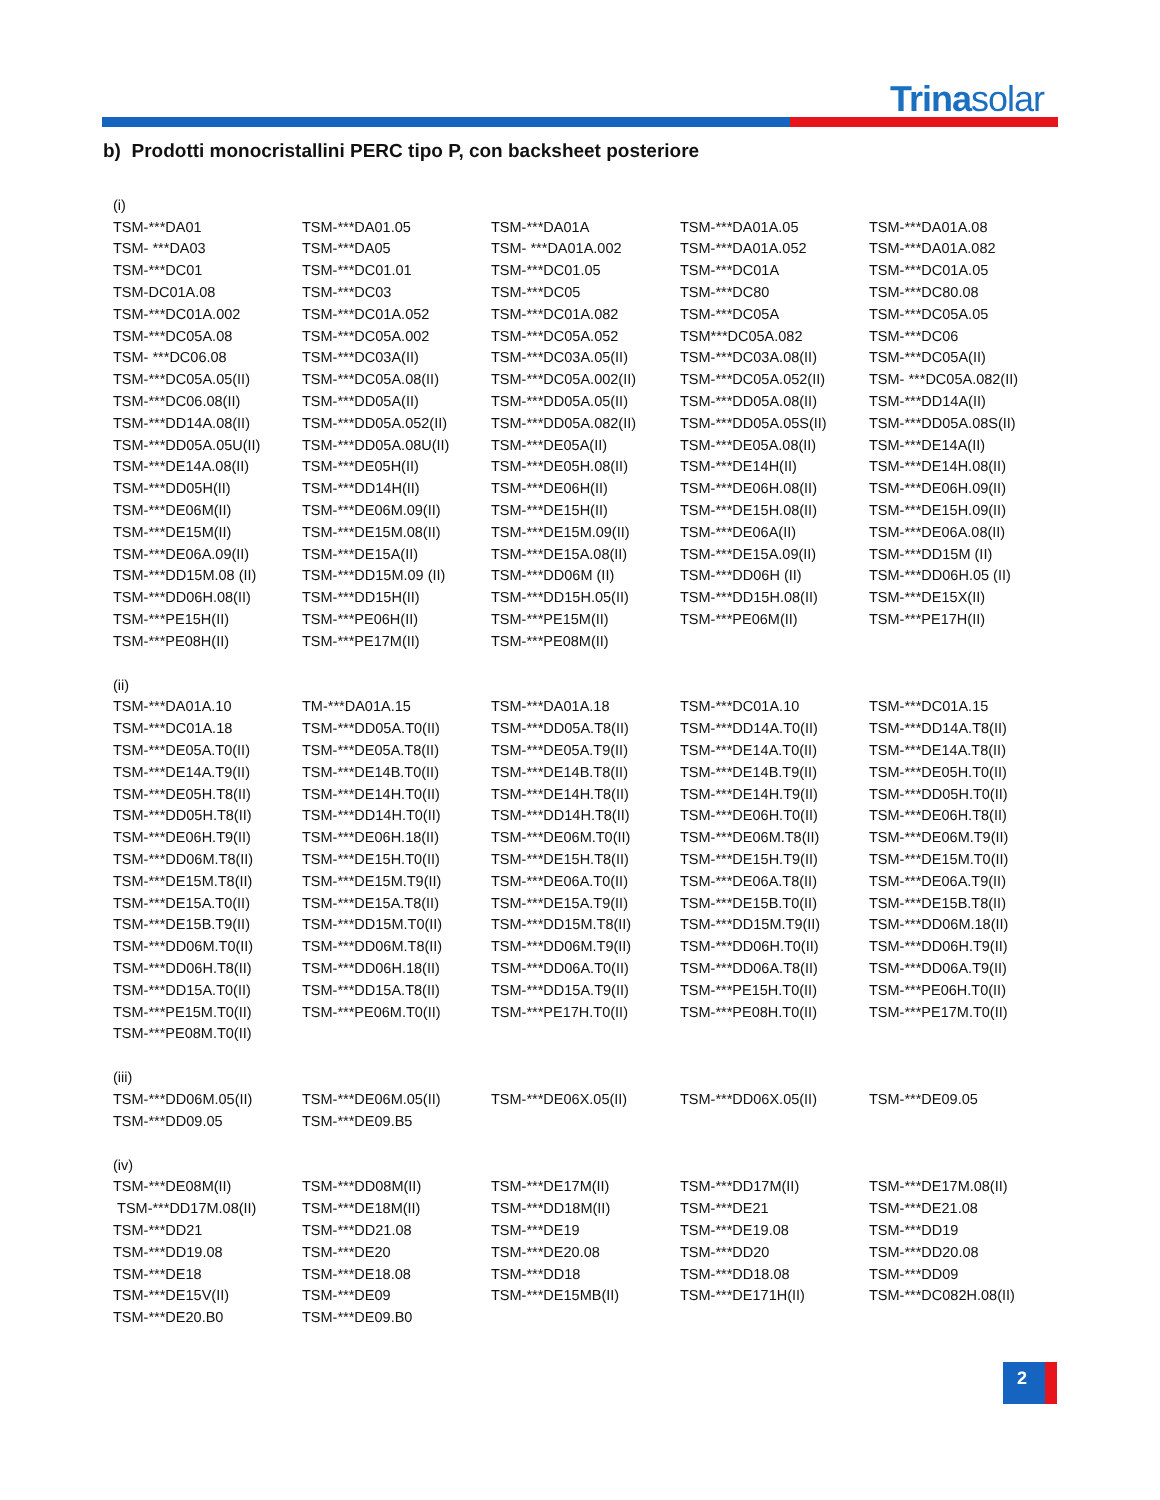Trinasolar
b) Prodotti monocristallini PERC tipo P, con backsheet posteriore
| (i) | | | | |
| TSM-***DA01 | TSM-***DA01.05 | TSM-***DA01A | TSM-***DA01A.05 | TSM-***DA01A.08 |
| TSM- ***DA03 | TSM-***DA05 | TSM- ***DA01A.002 | TSM-***DA01A.052 | TSM-***DA01A.082 |
| TSM-***DC01 | TSM-***DC01.01 | TSM-***DC01.05 | TSM-***DC01A | TSM-***DC01A.05 |
| TSM-DC01A.08 | TSM-***DC03 | TSM-***DC05 | TSM-***DC80 | TSM-***DC80.08 |
| TSM-***DC01A.002 | TSM-***DC01A.052 | TSM-***DC01A.082 | TSM-***DC05A | TSM-***DC05A.05 |
| TSM-***DC05A.08 | TSM-***DC05A.002 | TSM-***DC05A.052 | TSM***DC05A.082 | TSM-***DC06 |
| TSM- ***DC06.08 | TSM-***DC03A(II) | TSM-***DC03A.05(II) | TSM-***DC03A.08(II) | TSM-***DC05A(II) |
| TSM-***DC05A.05(II) | TSM-***DC05A.08(II) | TSM-***DC05A.002(II) | TSM-***DC05A.052(II) | TSM- ***DC05A.082(II) |
| TSM-***DC06.08(II) | TSM-***DD05A(II) | TSM-***DD05A.05(II) | TSM-***DD05A.08(II) | TSM-***DD14A(II) |
| TSM-***DD14A.08(II) | TSM-***DD05A.052(II) | TSM-***DD05A.082(II) | TSM-***DD05A.05S(II) | TSM-***DD05A.08S(II) |
| TSM-***DD05A.05U(II) | TSM-***DD05A.08U(II) | TSM-***DE05A(II) | TSM-***DE05A.08(II) | TSM-***DE14A(II) |
| TSM-***DE14A.08(II) | TSM-***DE05H(II) | TSM-***DE05H.08(II) | TSM-***DE14H(II) | TSM-***DE14H.08(II) |
| TSM-***DD05H(II) | TSM-***DD14H(II) | TSM-***DE06H(II) | TSM-***DE06H.08(II) | TSM-***DE06H.09(II) |
| TSM-***DE06M(II) | TSM-***DE06M.09(II) | TSM-***DE15H(II) | TSM-***DE15H.08(II) | TSM-***DE15H.09(II) |
| TSM-***DE15M(II) | TSM-***DE15M.08(II) | TSM-***DE15M.09(II) | TSM-***DE06A(II) | TSM-***DE06A.08(II) |
| TSM-***DE06A.09(II) | TSM-***DE15A(II) | TSM-***DE15A.08(II) | TSM-***DE15A.09(II) | TSM-***DD15M (II) |
| TSM-***DD15M.08 (II) | TSM-***DD15M.09 (II) | TSM-***DD06M (II) | TSM-***DD06H (II) | TSM-***DD06H.05 (II) |
| TSM-***DD06H.08(II) | TSM-***DD15H(II) | TSM-***DD15H.05(II) | TSM-***DD15H.08(II) | TSM-***DE15X(II) |
| TSM-***PE15H(II) | TSM-***PE06H(II) | TSM-***PE15M(II) | TSM-***PE06M(II) | TSM-***PE17H(II) |
| TSM-***PE08H(II) | TSM-***PE17M(II) | TSM-***PE08M(II) | | |
| (ii) | | | | |
| TSM-***DA01A.10 | TM-***DA01A.15 | TSM-***DA01A.18 | TSM-***DC01A.10 | TSM-***DC01A.15 |
| TSM-***DC01A.18 | TSM-***DD05A.T0(II) | TSM-***DD05A.T8(II) | TSM-***DD14A.T0(II) | TSM-***DD14A.T8(II) |
| TSM-***DE05A.T0(II) | TSM-***DE05A.T8(II) | TSM-***DE05A.T9(II) | TSM-***DE14A.T0(II) | TSM-***DE14A.T8(II) |
| TSM-***DE14A.T9(II) | TSM-***DE14B.T0(II) | TSM-***DE14B.T8(II) | TSM-***DE14B.T9(II) | TSM-***DE05H.T0(II) |
| TSM-***DE05H.T8(II) | TSM-***DE14H.T0(II) | TSM-***DE14H.T8(II) | TSM-***DE14H.T9(II) | TSM-***DD05H.T0(II) |
| TSM-***DD05H.T8(II) | TSM-***DD14H.T0(II) | TSM-***DD14H.T8(II) | TSM-***DE06H.T0(II) | TSM-***DE06H.T8(II) |
| TSM-***DE06H.T9(II) | TSM-***DE06H.18(II) | TSM-***DE06M.T0(II) | TSM-***DE06M.T8(II) | TSM-***DE06M.T9(II) |
| TSM-***DD06M.T8(II) | TSM-***DE15H.T0(II) | TSM-***DE15H.T8(II) | TSM-***DE15H.T9(II) | TSM-***DE15M.T0(II) |
| TSM-***DE15M.T8(II) | TSM-***DE15M.T9(II) | TSM-***DE06A.T0(II) | TSM-***DE06A.T8(II) | TSM-***DE06A.T9(II) |
| TSM-***DE15A.T0(II) | TSM-***DE15A.T8(II) | TSM-***DE15A.T9(II) | TSM-***DE15B.T0(II) | TSM-***DE15B.T8(II) |
| TSM-***DE15B.T9(II) | TSM-***DD15M.T0(II) | TSM-***DD15M.T8(II) | TSM-***DD15M.T9(II) | TSM-***DD06M.18(II) |
| TSM-***DD06M.T0(II) | TSM-***DD06M.T8(II) | TSM-***DD06M.T9(II) | TSM-***DD06H.T0(II) | TSM-***DD06H.T9(II) |
| TSM-***DD06H.T8(II) | TSM-***DD06H.18(II) | TSM-***DD06A.T0(II) | TSM-***DD06A.T8(II) | TSM-***DD06A.T9(II) |
| TSM-***DD15A.T0(II) | TSM-***DD15A.T8(II) | TSM-***DD15A.T9(II) | TSM-***PE15H.T0(II) | TSM-***PE06H.T0(II) |
| TSM-***PE15M.T0(II) | TSM-***PE06M.T0(II) | TSM-***PE17H.T0(II) | TSM-***PE08H.T0(II) | TSM-***PE17M.T0(II) |
| TSM-***PE08M.T0(II) | | | | |
| (iii) | | | | |
| TSM-***DD06M.05(II) | TSM-***DE06M.05(II) | TSM-***DE06X.05(II) | TSM-***DD06X.05(II) | TSM-***DE09.05 |
| TSM-***DD09.05 | TSM-***DE09.B5 | | | |
| (iv) | | | | |
| TSM-***DE08M(II) | TSM-***DD08M(II) | TSM-***DE17M(II) | TSM-***DD17M(II) | TSM-***DE17M.08(II) |
| TSM-***DD17M.08(II) | TSM-***DE18M(II) | TSM-***DD18M(II) | TSM-***DE21 | TSM-***DE21.08 |
| TSM-***DD21 | TSM-***DD21.08 | TSM-***DE19 | TSM-***DE19.08 | TSM-***DD19 |
| TSM-***DD19.08 | TSM-***DE20 | TSM-***DE20.08 | TSM-***DD20 | TSM-***DD20.08 |
| TSM-***DE18 | TSM-***DE18.08 | TSM-***DD18 | TSM-***DD18.08 | TSM-***DD09 |
| TSM-***DE15V(II) | TSM-***DE09 | TSM-***DE15MB(II) | TSM-***DE171H(II) | TSM-***DC082H.08(II) |
| TSM-***DE20.B0 | TSM-***DE09.B0 | | | |
2